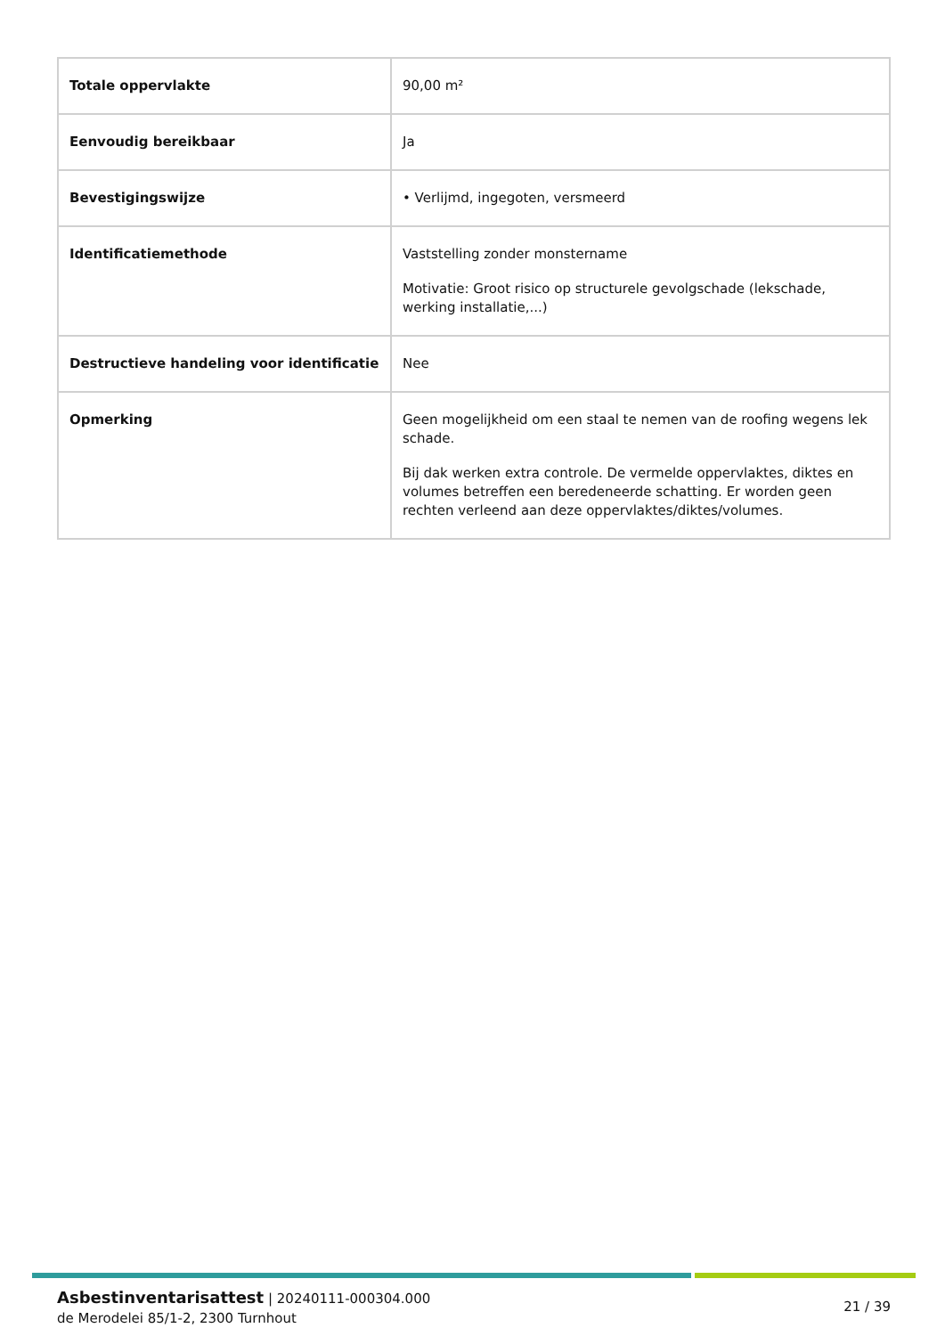| Totale oppervlakte | 90,00 m² |
| Eenvoudig bereikbaar | Ja |
| Bevestigingswijze | • Verlijmd, ingegoten, versmeerd |
| Identificatiemethode | Vaststelling zonder monstername Motivatie: Groot risico op structurele gevolgschade (lekschade, werking installatie,...) |
| Destructieve handeling voor identificatie | Nee |
| Opmerking | Geen mogelijkheid om een staal te nemen van de roofing wegens lek schade. Bij dak werken extra controle. De vermelde oppervlaktes, diktes en volumes betreffen een beredeneerde schatting. Er worden geen rechten verleend aan deze oppervlaktes/diktes/volumes. |
Asbestinventarisattest | 20240111-000304.000
de Merodelei 85/1-2, 2300 Turnhout
21 / 39